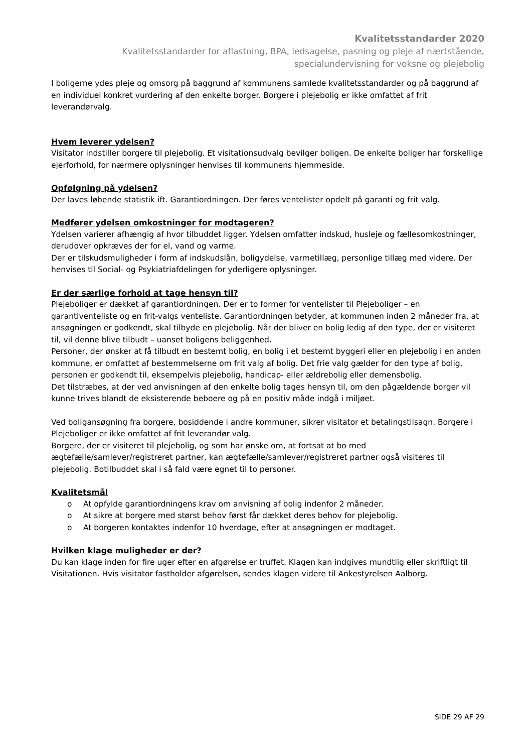Kvalitetsstandarder 2020
Kvalitetsstandarder for aflastning, BPA, ledsagelse, pasning og pleje af nærtstående,
specialundervisning for voksne og plejebolig
I boligerne ydes pleje og omsorg på baggrund af kommunens samlede kvalitetsstandarder og på baggrund af en individuel konkret vurdering af den enkelte borger. Borgere i plejebolig er ikke omfattet af frit leverandørvalg.
Hvem leverer ydelsen?
Visitator indstiller borgere til plejebolig. Et visitationsudvalg bevilger boligen. De enkelte boliger har forskellige ejerforhold, for nærmere oplysninger henvises til kommunens hjemmeside.
Opfølgning på ydelsen?
Der laves løbende statistik ift. Garantiordningen. Der føres ventelister opdelt på garanti og frit valg.
Medfører ydelsen omkostninger for modtageren?
Ydelsen varierer afhængig af hvor tilbuddet ligger. Ydelsen omfatter indskud, husleje og fællesomkostninger, derudover opkræves der for el, vand og varme.
Der er tilskudsmuligheder i form af indskudslån, boligydelse, varmetillæg, personlige tillæg med videre. Der henvises til Social- og Psykiatriafdelingen for yderligere oplysninger.
Er der særlige forhold at tage hensyn til?
Plejeboliger er dækket af garantiordningen. Der er to former for ventelister til Plejeboliger – en garantiventeliste og en frit-valgs venteliste. Garantiordningen betyder, at kommunen inden 2 måneder fra, at ansøgningen er godkendt, skal tilbyde en plejebolig. Når der bliver en bolig ledig af den type, der er visiteret til, vil denne blive tilbudt – uanset boligens beliggenhed.
Personer, der ønsker at få tilbudt en bestemt bolig, en bolig i et bestemt byggeri eller en plejebolig i en anden kommune, er omfattet af bestemmelserne om frit valg af bolig. Det frie valg gælder for den type af bolig, personen er godkendt til, eksempelvis plejebolig, handicap- eller ældrebolig eller demensbolig.
Det tilstræbes, at der ved anvisningen af den enkelte bolig tages hensyn til, om den pågældende borger vil kunne trives blandt de eksisterende beboere og på en positiv måde indgå i miljøet.
Ved boligansøgning fra borgere, bosiddende i andre kommuner, sikrer visitator et betalingstilsagn. Borgere i Plejeboliger er ikke omfattet af frit leverandør valg.
Borgere, der er visiteret til plejebolig, og som har ønske om, at fortsat at bo med ægtefælle/samlever/registreret partner, kan ægtefælle/samlever/registreret partner også visiteres til plejebolig. Botilbuddet skal i så fald være egnet til to personer.
Kvalitetsmål
o At opfylde garantiordningens krav om anvisning af bolig indenfor 2 måneder.
o At sikre at borgere med størst behov først får dækket deres behov for plejebolig.
o At borgeren kontaktes indenfor 10 hverdage, efter at ansøgningen er modtaget.
Hvilken klage muligheder er der?
Du kan klage inden for fire uger efter en afgørelse er truffet. Klagen kan indgives mundtlig eller skriftligt til Visitationen. Hvis visitator fastholder afgørelsen, sendes klagen videre til Ankestyrelsen Aalborg.
SIDE 29 AF 29